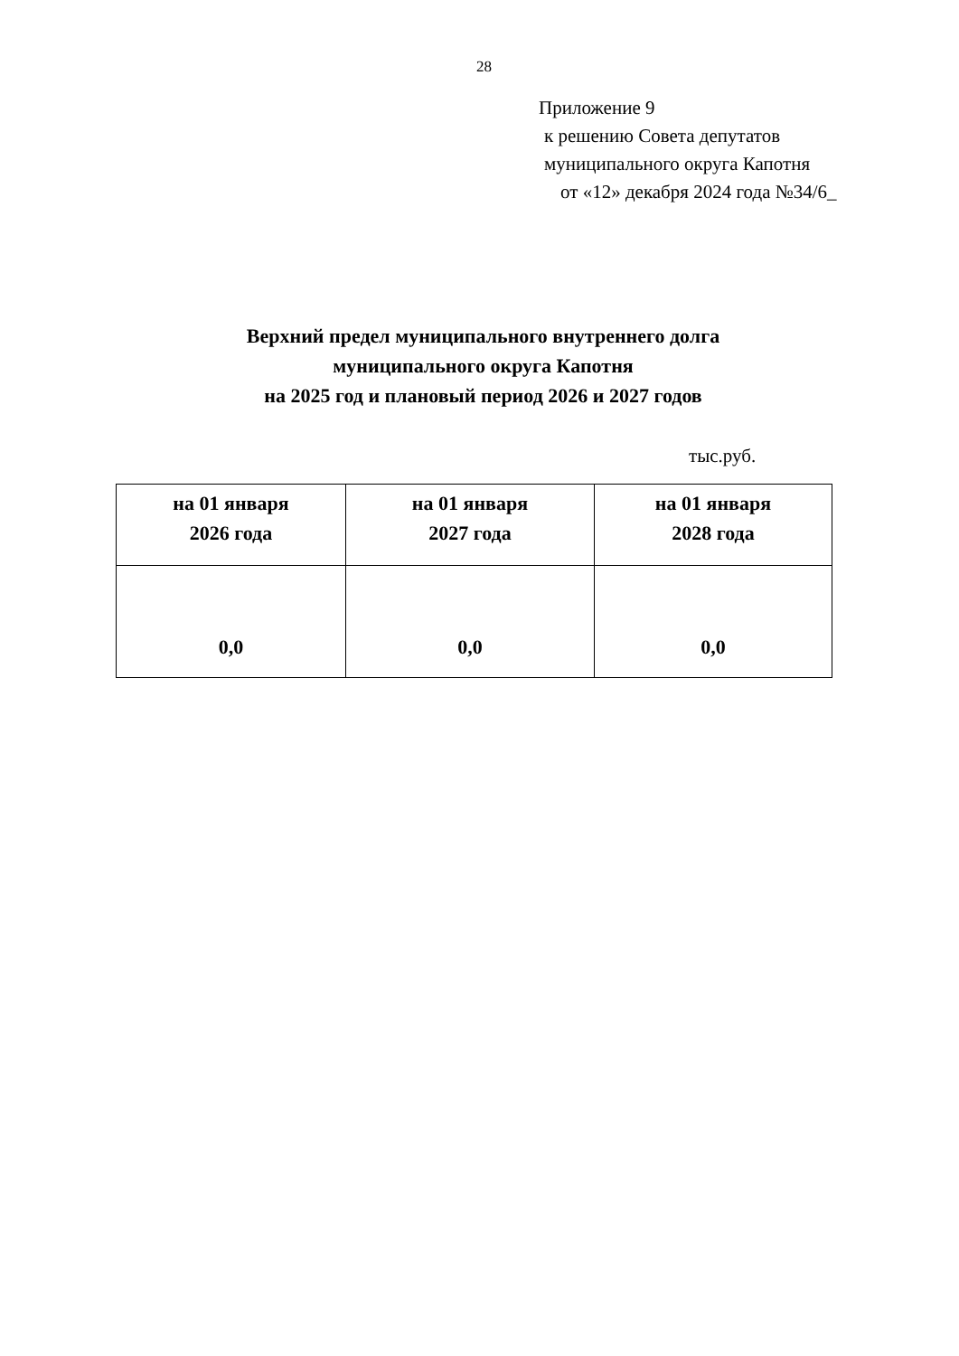28
Приложение 9
к решению Совета депутатов
муниципального округа Капотня
от «12» декабря 2024 года №34/6_
Верхний предел муниципального внутреннего долга
муниципального округа Капотня
на 2025 год и плановый период 2026 и 2027 годов
тыс.руб.
| на 01 января 2026 года | на 01 января 2027 года | на 01 января 2028 года |
| --- | --- | --- |
| 0,0 | 0,0 | 0,0 |